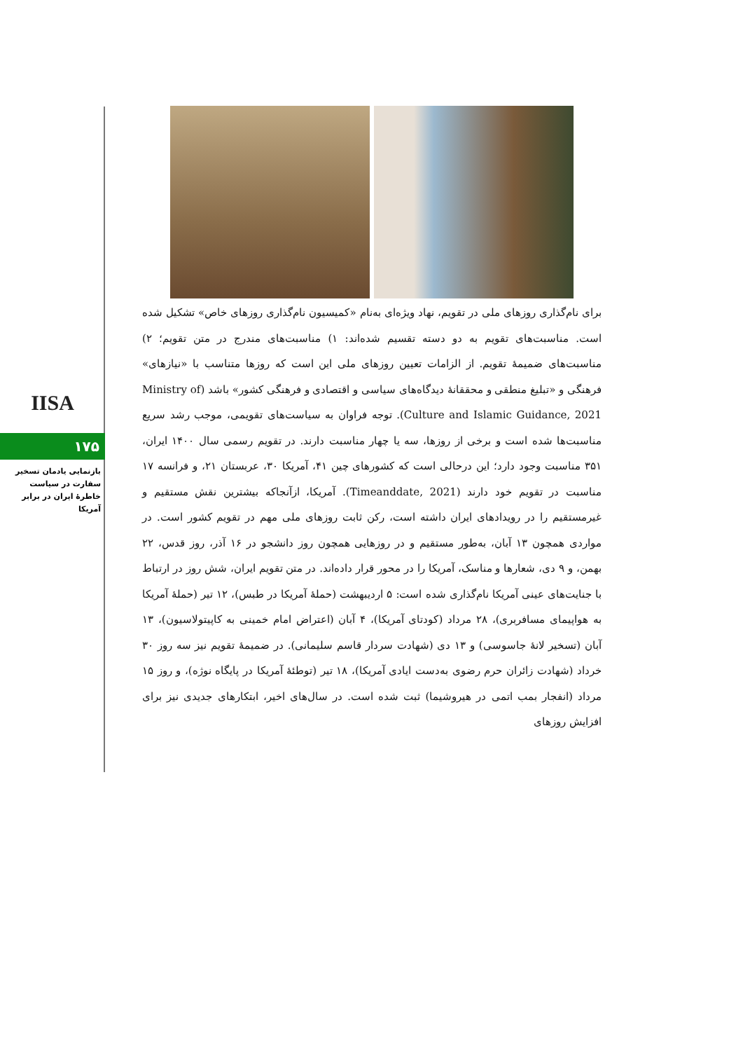IISA
۱۷۵
بازنمایی یادمان تسخیر سفارت در سیاست خاطرۀ ایران در برابر آمریکا
برای نام‌گذاری روزهای ملی در تقویم، نهاد ویژه‌ای به‌نام «کمیسیون نام‌گذاری روزهای خاص» تشکیل شده است. مناسبت‌های تقویم به دو دسته تقسیم شده‌اند: ۱) مناسبت‌های مندرج در متن تقویم؛ ۲) مناسبت‌های ضمیمۀ تقویم. از الزامات تعیین روزهای ملی این است که روزها متناسب با «نیازهای» فرهنگی و «تبلیغ منطقی و محققانۀ دیدگاه‌های سیاسی و اقتصادی و فرهنگی کشور» باشد (Ministry of Culture and Islamic Guidance, 2021). توجه فراوان به سیاست‌های تقویمی، موجب رشد سریع مناسبت‌ها شده است و برخی از روزها، سه یا چهار مناسبت دارند. در تقویم رسمی سال ۱۴۰۰ ایران، ۳۵۱ مناسبت وجود دارد؛ این درحالی است که کشورهای چین ۴۱، آمریکا ۳۰، عربستان ۲۱، و فرانسه ۱۷ مناسبت در تقویم خود دارند (Timeanddate, 2021). آمریکا، ازآنجاکه بیشترین نقش مستقیم و غیرمستقیم را در رویدادهای ایران داشته است، رکن ثابت روزهای ملی مهم در تقویم کشور است. در مواردی همچون ۱۳ آبان، به‌طور مستقیم و در روزهایی همچون روز دانشجو در ۱۶ آذر، روز قدس، ۲۲ بهمن، و ۹ دی، شعارها و مناسک، آمریکا را در محور قرار داده‌اند. در متن تقویم ایران، شش روز در ارتباط با جنایت‌های عینی آمریکا نام‌گذاری شده است: ۵ اردیبهشت (حملۀ آمریکا در طبس)، ۱۲ تیر (حملۀ آمریکا به هواپیمای مسافربری)، ۲۸ مرداد (کودتای آمریکا)، ۴ آبان (اعتراض امام خمینی به کاپیتولاسیون)، ۱۳ آبان (تسخیر لانۀ جاسوسی) و ۱۳ دی (شهادت سردار قاسم سلیمانی). در ضمیمۀ تقویم نیز سه روز ۳۰ خرداد (شهادت زائران حرم رضوی به‌دست ایادی آمریکا)، ۱۸ تیر (توطئۀ آمریکا در پایگاه نوژه)، و روز ۱۵ مرداد (انفجار بمب اتمی در هیروشیما) ثبت شده است. در سال‌های اخیر، ابتکارهای جدیدی نیز برای افزایش روزهای